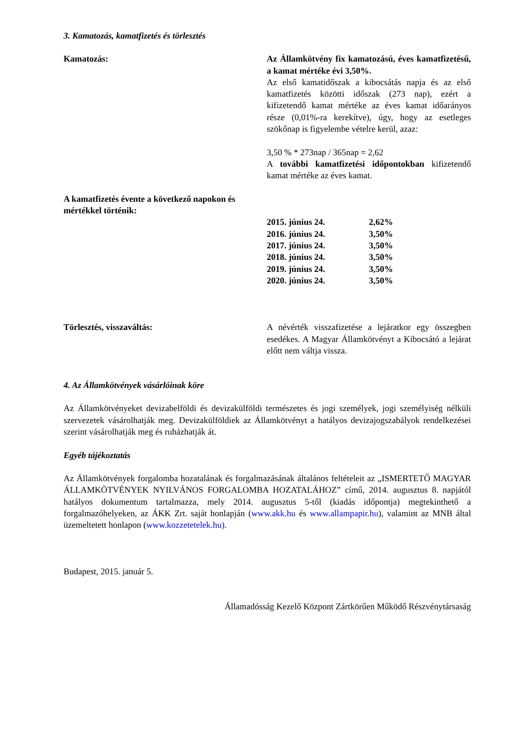3. Kamatozás, kamatfizetés és törlesztés
Kamatozás: Az Államkötvény fix kamatozású, éves kamatfizetésű, a kamat mértéke évi 3,50%.
Az első kamatidőszak a kibocsátás napja és az első kamatfizetés közötti időszak (273 nap), ezért a kifizetendő kamat mértéke az éves kamat időarányos része (0,01%-ra kerekítve), úgy, hogy az esetleges szökőnap is figyelembe vételre kerül, azaz:
3,50 % * 273nap / 365nap = 2,62
A további kamatfizetési időpontokban kifizetendő kamat mértéke az éves kamat.
A kamatfizetés évente a következő napokon és mértékkel történik:
| 2015. június 24. | 2,62% |
| 2016. június 24. | 3,50% |
| 2017. június 24. | 3,50% |
| 2018. június 24. | 3,50% |
| 2019. június 24. | 3,50% |
| 2020. június 24. | 3,50% |
Törlesztés, visszaváltás: A névérték visszafizetése a lejáratkor egy összegben esedékes. A Magyar Államkötvényt a Kibocsátó a lejárat előtt nem váltja vissza.
4. Az Államkötvények vásárlóinak köre
Az Államkötvényeket devizabelföldi és devizakülföldi természetes és jogi személyek, jogi személyiség nélküli szervezetek vásárolhatják meg. Devizakülföldiek az Államkötvényt a hatályos devizajogszabályok rendelkezései szerint vásárolhatják meg és ruházhatják át.
Egyéb tájékoztatás
Az Államkötvények forgalomba hozatalának és forgalmazásának általános feltételeit az „ISMERTETŐ MAGYAR ÁLLAMKÖTVÉNYEK NYILVÁNOS FORGALOMBA HOZATALÁHOZ” című, 2014. augusztus 8. napjától hatályos dokumentum tartalmazza, mely 2014. augusztus 5-től (kiadás időpontja) megtekinthető a forgalmazóhelyeken, az ÁKK Zrt. saját honlapján (www.akk.hu és www.allampapir.hu), valamint az MNB által üzemeltetett honlapon (www.kozzetetelek.hu).
Budapest, 2015. január 5.
Államadósság Kezelő Központ Zártkörűen Működő Részvénytársaság